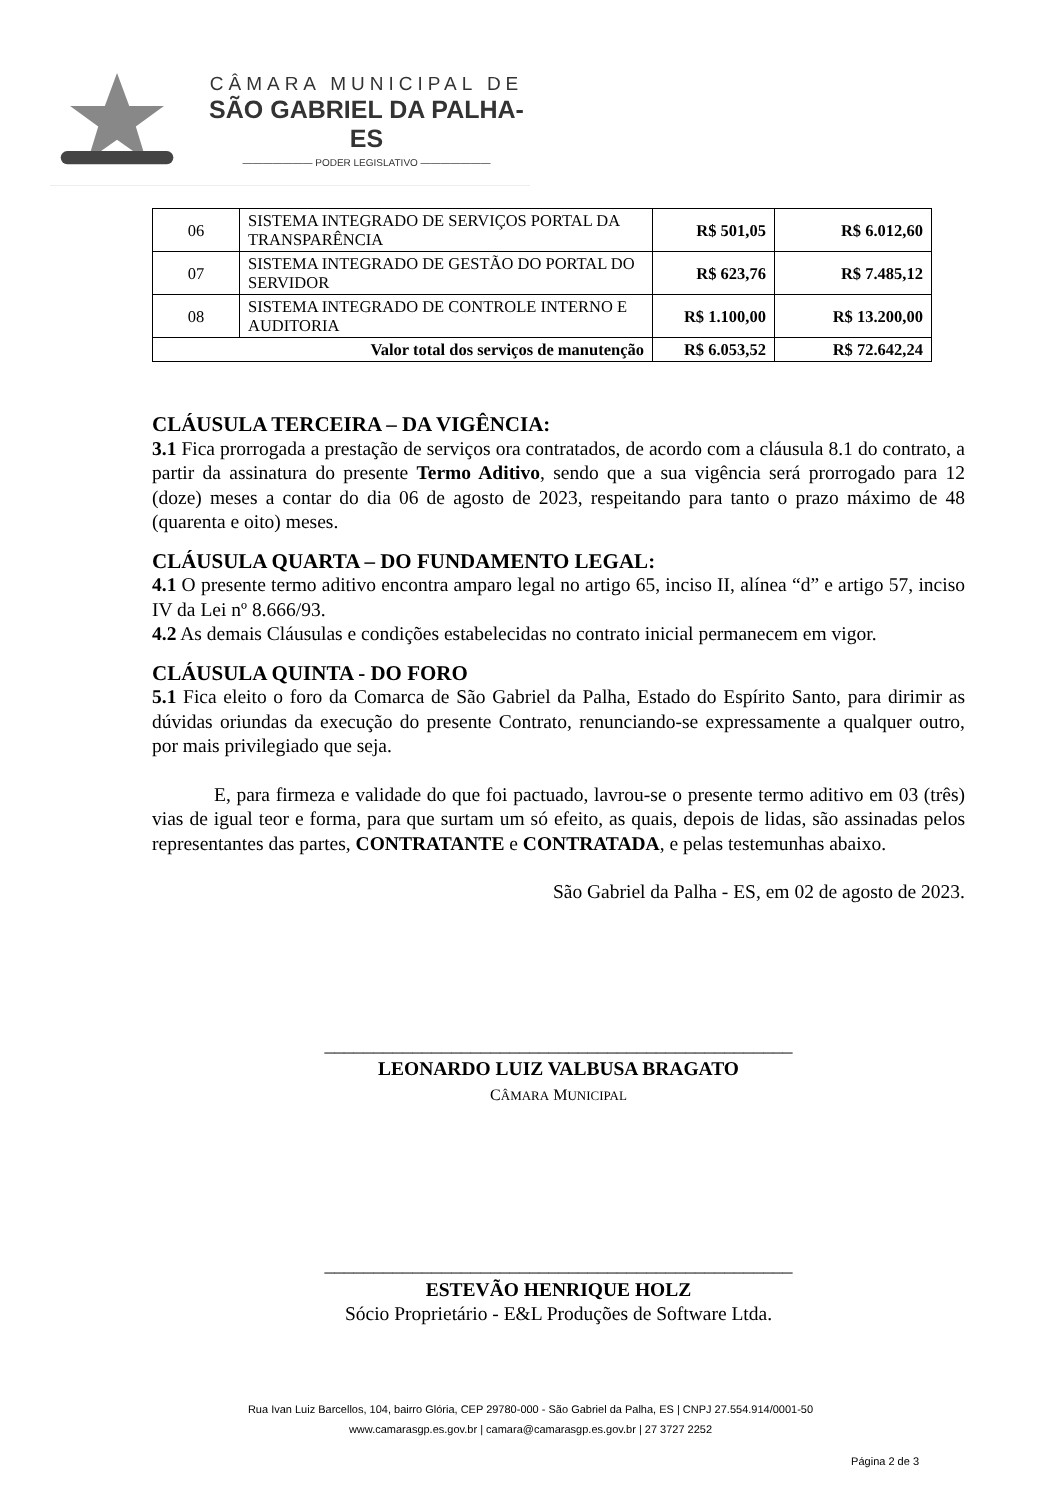CÂMARA MUNICIPAL DE
SÃO GABRIEL DA PALHA-ES
——————— PODER LEGISLATIVO ———————
| 06 | SISTEMA INTEGRADO DE SERVIÇOS PORTAL DA TRANSPARÊNCIA | R$ 501,05 | R$ 6.012,60 |
| 07 | SISTEMA INTEGRADO DE GESTÃO DO PORTAL DO SERVIDOR | R$ 623,76 | R$ 7.485,12 |
| 08 | SISTEMA INTEGRADO DE CONTROLE INTERNO E AUDITORIA | R$ 1.100,00 | R$ 13.200,00 |
| Valor total dos serviços de manutenção | | R$ 6.053,52 | R$ 72.642,24 |
CLÁUSULA TERCEIRA – DA VIGÊNCIA:
3.1 Fica prorrogada a prestação de serviços ora contratados, de acordo com a cláusula 8.1 do contrato, a partir da assinatura do presente Termo Aditivo, sendo que a sua vigência será prorrogado para 12 (doze) meses a contar do dia 06 de agosto de 2023, respeitando para tanto o prazo máximo de 48 (quarenta e oito) meses.
CLÁUSULA QUARTA – DO FUNDAMENTO LEGAL:
4.1 O presente termo aditivo encontra amparo legal no artigo 65, inciso II, alínea “d” e artigo 57, inciso IV da Lei nº 8.666/93.
4.2 As demais Cláusulas e condições estabelecidas no contrato inicial permanecem em vigor.
CLÁUSULA QUINTA - DO FORO
5.1 Fica eleito o foro da Comarca de São Gabriel da Palha, Estado do Espírito Santo, para dirimir as dúvidas oriundas da execução do presente Contrato, renunciando-se expressamente a qualquer outro, por mais privilegiado que seja.
E, para firmeza e validade do que foi pactuado, lavrou-se o presente termo aditivo em 03 (três) vias de igual teor e forma, para que surtam um só efeito, as quais, depois de lidas, são assinadas pelos representantes das partes, CONTRATANTE e CONTRATADA, e pelas testemunhas abaixo.
São Gabriel da Palha - ES, em 02 de agosto de 2023.
________________________________________________
LEONARDO LUIZ VALBUSA BRAGATO
CÂMARA MUNICIPAL
________________________________________________
ESTEVÃO HENRIQUE HOLZ
Sócio Proprietário - E&L Produções de Software Ltda.
Rua Ivan Luiz Barcellos, 104, bairro Glória, CEP 29780-000 - São Gabriel da Palha, ES | CNPJ 27.554.914/0001-50
www.camarasgp.es.gov.br | camara@camarasgp.es.gov.br | 27 3727 2252
Página 2 de 3